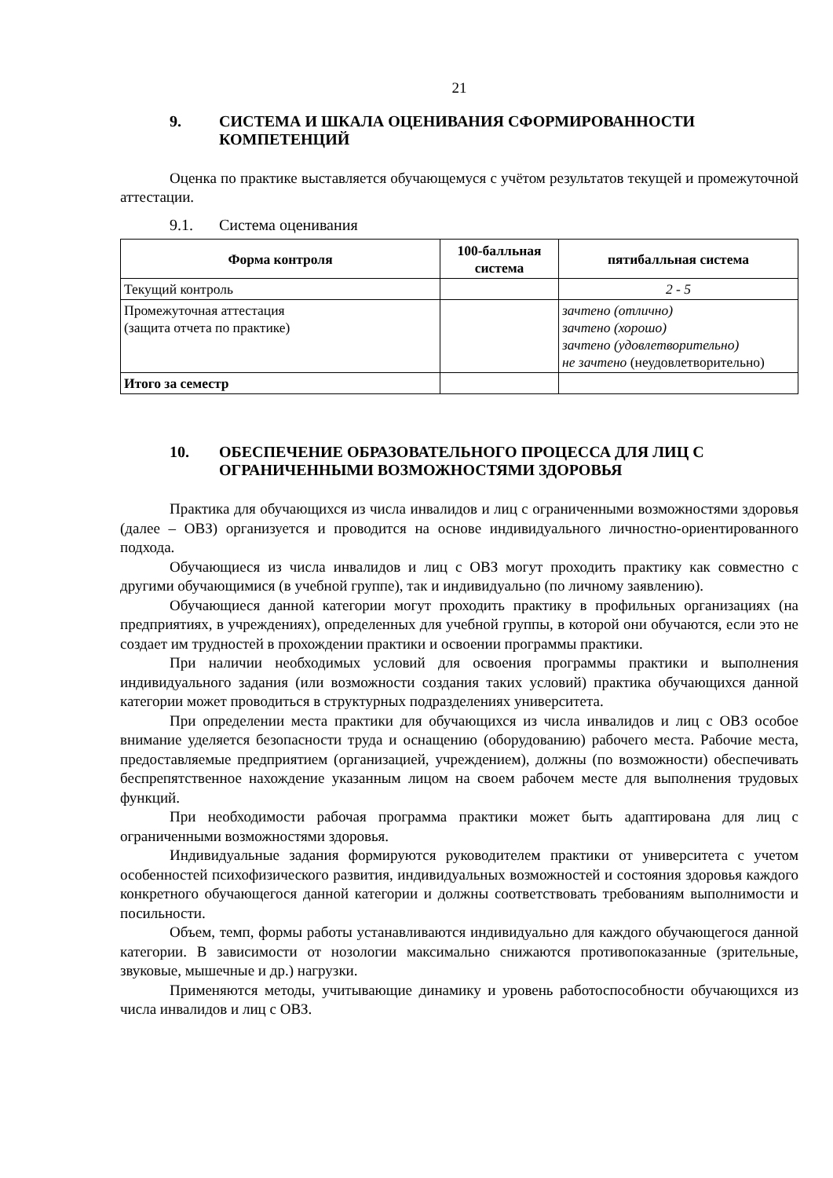21
9. СИСТЕМА И ШКАЛА ОЦЕНИВАНИЯ СФОРМИРОВАННОСТИ КОМПЕТЕНЦИЙ
Оценка по практике выставляется обучающемуся с учётом результатов текущей и промежуточной аттестации.
9.1. Система оценивания
| Форма контроля | 100-балльная система | пятибалльная система |
| --- | --- | --- |
| Текущий контроль | | 2 - 5 |
| Промежуточная аттестация (защита отчета по практике) | | зачтено (отлично) зачтено (хорошо) зачтено (удовлетворительно) не зачтено (неудовлетворительно) |
| Итого за семестр | | |
10. ОБЕСПЕЧЕНИЕ ОБРАЗОВАТЕЛЬНОГО ПРОЦЕССА ДЛЯ ЛИЦ С ОГРАНИЧЕННЫМИ ВОЗМОЖНОСТЯМИ ЗДОРОВЬЯ
Практика для обучающихся из числа инвалидов и лиц с ограниченными возможностями здоровья (далее – ОВЗ) организуется и проводится на основе индивидуального личностно-ориентированного подхода.
Обучающиеся из числа инвалидов и лиц с ОВЗ могут проходить практику как совместно с другими обучающимися (в учебной группе), так и индивидуально (по личному заявлению).
Обучающиеся данной категории могут проходить практику в профильных организациях (на предприятиях, в учреждениях), определенных для учебной группы, в которой они обучаются, если это не создает им трудностей в прохождении практики и освоении программы практики.
При наличии необходимых условий для освоения программы практики и выполнения индивидуального задания (или возможности создания таких условий) практика обучающихся данной категории может проводиться в структурных подразделениях университета.
При определении места практики для обучающихся из числа инвалидов и лиц с ОВЗ особое внимание уделяется безопасности труда и оснащению (оборудованию) рабочего места. Рабочие места, предоставляемые предприятием (организацией, учреждением), должны (по возможности) обеспечивать беспрепятственное нахождение указанным лицом на своем рабочем месте для выполнения трудовых функций.
При необходимости рабочая программа практики может быть адаптирована для лиц с ограниченными возможностями здоровья.
Индивидуальные задания формируются руководителем практики от университета с учетом особенностей психофизического развития, индивидуальных возможностей и состояния здоровья каждого конкретного обучающегося данной категории и должны соответствовать требованиям выполнимости и посильности.
Объем, темп, формы работы устанавливаются индивидуально для каждого обучающегося данной категории. В зависимости от нозологии максимально снижаются противопоказанные (зрительные, звуковые, мышечные и др.) нагрузки.
Применяются методы, учитывающие динамику и уровень работоспособности обучающихся из числа инвалидов и лиц с ОВЗ.